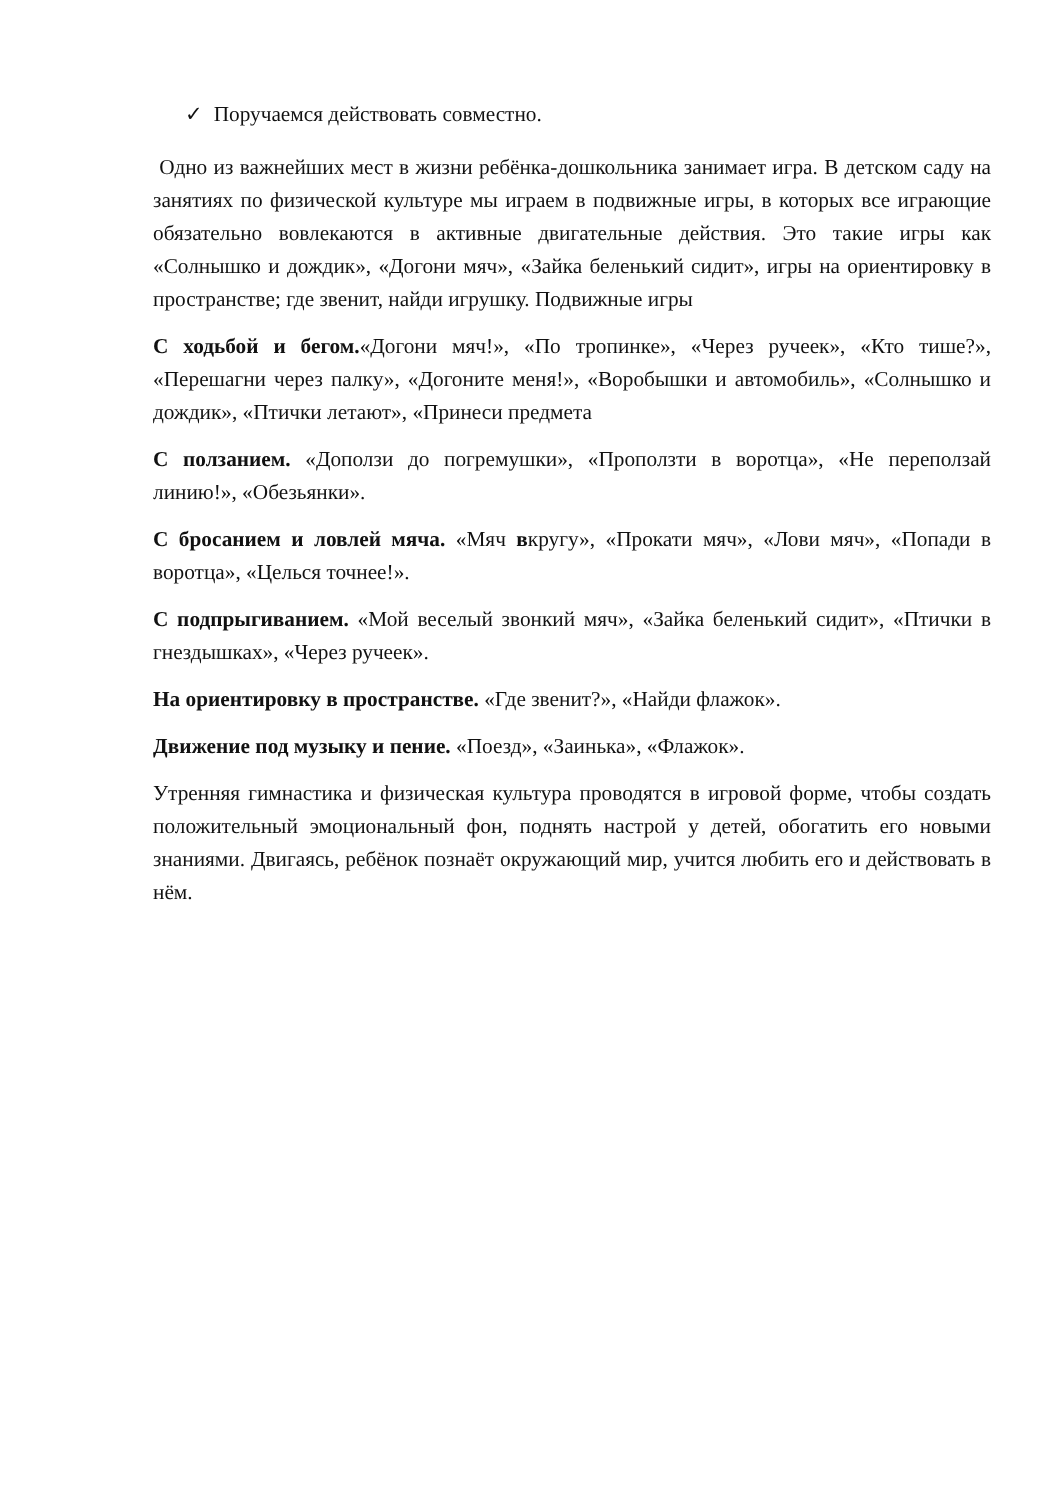✓ Поручаемся действовать совместно.
Одно из важнейших мест в жизни ребёнка-дошкольника занимает игра. В детском саду на занятиях по физической культуре мы играем в подвижные игры, в которых все играющие обязательно вовлекаются в активные двигательные действия. Это такие игры как «Солнышко и дождик», «Догони мяч», «Зайка беленький сидит», игры на ориентировку в пространстве; где звенит, найди игрушку. Подвижные игры
С ходьбой и бегом.«Догони мяч!», «По тропинке», «Через ручеек», «Кто тише?», «Перешагни через палку», «Догоните меня!», «Воробышки и автомобиль», «Солнышко и дождик», «Птички летают», «Принеси предмета
С ползанием. «Доползи до погремушки», «Проползти в воротца», «Не переползай линию!», «Обезьянки».
С бросанием и ловлей мяча. «Мяч вкругу», «Прокати мяч», «Лови мяч», «Попади в воротца», «Целься точнее!».
С подпрыгиванием. «Мой веселый звонкий мяч», «Зайка беленький сидит», «Птички в гнездышках», «Через ручеек».
На ориентировку в пространстве. «Где звенит?», «Найди флажок».
Движение под музыку и пение. «Поезд», «Заинька», «Флажок».
Утренняя гимнастика и физическая культура проводятся в игровой форме, чтобы создать положительный эмоциональный фон, поднять настрой у детей, обогатить его новыми знаниями. Двигаясь, ребёнок познаёт окружающий мир, учится любить его и действовать в нём.